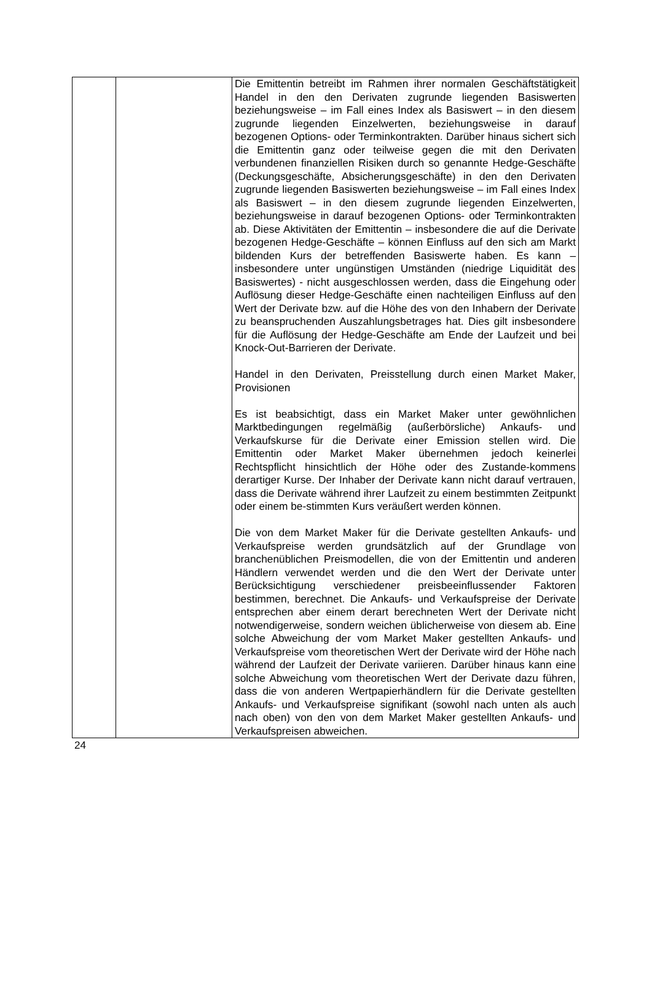| | | Die Emittentin betreibt im Rahmen ihrer normalen Geschäftstätigkeit Handel in den den Derivaten zugrunde liegenden Basiswerten beziehungsweise – im Fall eines Index als Basiswert – in den diesem zugrunde liegenden Einzelwerten, beziehungsweise in darauf bezogenen Options- oder Terminkontrakten. Darüber hinaus sichert sich die Emittentin ganz oder teilweise gegen die mit den Derivaten verbundenen finanziellen Risiken durch so genannte Hedge-Geschäfte (Deckungsgeschäfte, Absicherungsgeschäfte) in den den Derivaten zugrunde liegenden Basiswerten beziehungsweise – im Fall eines Index als Basiswert – in den diesem zugrunde liegenden Einzelwerten, beziehungsweise in darauf bezogenen Options- oder Terminkontrakten ab. Diese Aktivitäten der Emittentin – insbesondere die auf die Derivate bezogenen Hedge-Geschäfte – können Einfluss auf den sich am Markt bildenden Kurs der betreffenden Basiswerte haben. Es kann – insbesondere unter ungünstigen Umständen (niedrige Liquidität des Basiswertes) - nicht ausgeschlossen werden, dass die Eingehung oder Auflösung dieser Hedge-Geschäfte einen nachteiligen Einfluss auf den Wert der Derivate bzw. auf die Höhe des von den Inhabern der Derivate zu beanspruchenden Auszahlungsbetrages hat. Dies gilt insbesondere für die Auflösung der Hedge-Geschäfte am Ende der Laufzeit und bei Knock-Out-Barrieren der Derivate. Handel in den Derivaten, Preisstellung durch einen Market Maker, Provisionen Es ist beabsichtigt, dass ein Market Maker unter gewöhnlichen Marktbedingungen regelmäßig (außerbörsliche) Ankaufs- und Verkaufskurse für die Derivate einer Emission stellen wird. Die Emittentin oder Market Maker übernehmen jedoch keinerlei Rechtspflicht hinsichtlich der Höhe oder des Zustande-kommens derartiger Kurse. Der Inhaber der Derivate kann nicht darauf vertrauen, dass die Derivate während ihrer Laufzeit zu einem bestimmten Zeitpunkt oder einem be-stimmten Kurs veräußert werden können. Die von dem Market Maker für die Derivate gestellten Ankaufs- und Verkaufspreise werden grundsätzlich auf der Grundlage von branchenüblichen Preismodellen, die von der Emittentin und anderen Händlern verwendet werden und die den Wert der Derivate unter Berücksichtigung verschiedener preisbeeinflussender Faktoren bestimmen, berechnet. Die Ankaufs- und Verkaufspreise der Derivate entsprechen aber einem derart berechneten Wert der Derivate nicht notwendigerweise, sondern weichen üblicherweise von diesem ab. Eine solche Abweichung der vom Market Maker gestellten Ankaufs- und Verkaufspreise vom theoretischen Wert der Derivate wird der Höhe nach während der Laufzeit der Derivate variieren. Darüber hinaus kann eine solche Abweichung vom theoretischen Wert der Derivate dazu führen, dass die von anderen Wertpapierhändlern für die Derivate gestellten Ankaufs- und Verkaufspreise signifikant (sowohl nach unten als auch nach oben) von den von dem Market Maker gestellten Ankaufs- und Verkaufspreisen abweichen. |
24